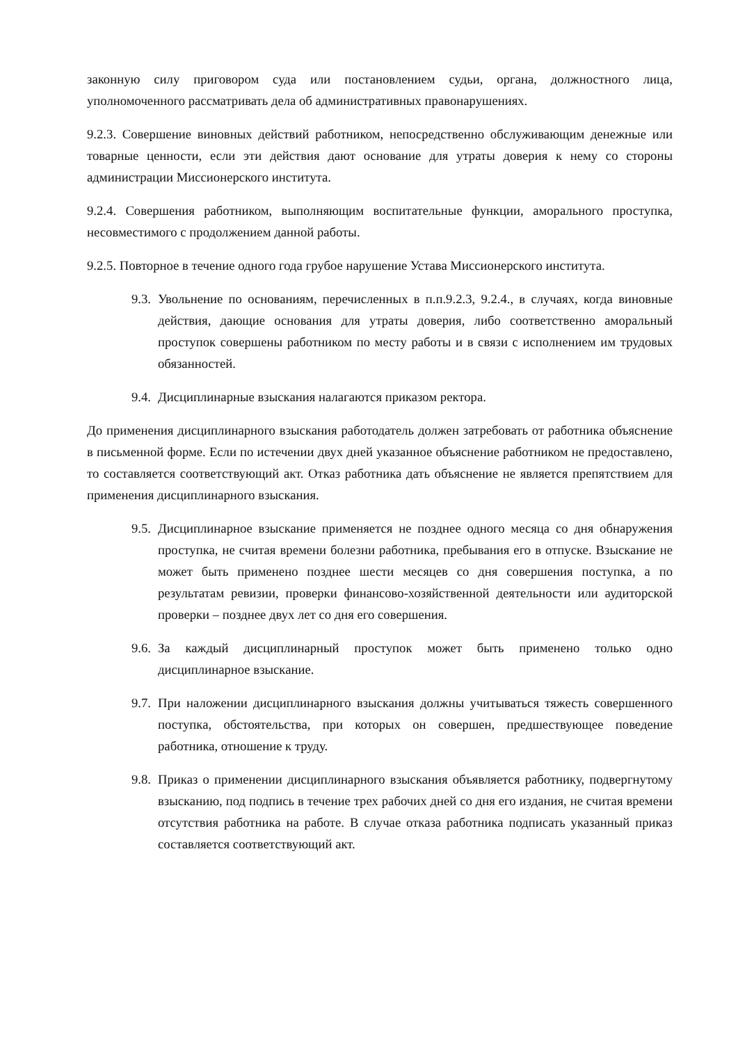законную силу приговором суда или постановлением судьи, органа, должностного лица, уполномоченного рассматривать дела об административных правонарушениях.
9.2.3. Совершение виновных действий работником, непосредственно обслуживающим денежные или товарные ценности, если эти действия дают основание для утраты доверия к нему со стороны администрации Миссионерского института.
9.2.4. Совершения работником, выполняющим воспитательные функции, аморального проступка, несовместимого с продолжением данной работы.
9.2.5. Повторное в течение одного года грубое нарушение Устава Миссионерского института.
9.3. Увольнение по основаниям, перечисленных в п.п.9.2.3, 9.2.4., в случаях, когда виновные действия, дающие основания для утраты доверия, либо соответственно аморальный проступок совершены работником по месту работы и в связи с исполнением им трудовых обязанностей.
9.4. Дисциплинарные взыскания налагаются приказом ректора.
До применения дисциплинарного взыскания работодатель должен затребовать от работника объяснение в письменной форме. Если по истечении двух дней указанное объяснение работником не предоставлено, то составляется соответствующий акт. Отказ работника дать объяснение не является препятствием для применения дисциплинарного взыскания.
9.5. Дисциплинарное взыскание применяется не позднее одного месяца со дня обнаружения проступка, не считая времени болезни работника, пребывания его в отпуске. Взыскание не может быть применено позднее шести месяцев со дня совершения поступка, а по результатам ревизии, проверки финансово-хозяйственной деятельности или аудиторской проверки – позднее двух лет со дня его совершения.
9.6. За каждый дисциплинарный проступок может быть применено только одно дисциплинарное взыскание.
9.7. При наложении дисциплинарного взыскания должны учитываться тяжесть совершенного поступка, обстоятельства, при которых он совершен, предшествующее поведение работника, отношение к труду.
9.8. Приказ о применении дисциплинарного взыскания объявляется работнику, подвергнутому взысканию, под подпись в течение трех рабочих дней со дня его издания, не считая времени отсутствия работника на работе. В случае отказа работника подписать указанный приказ составляется соответствующий акт.